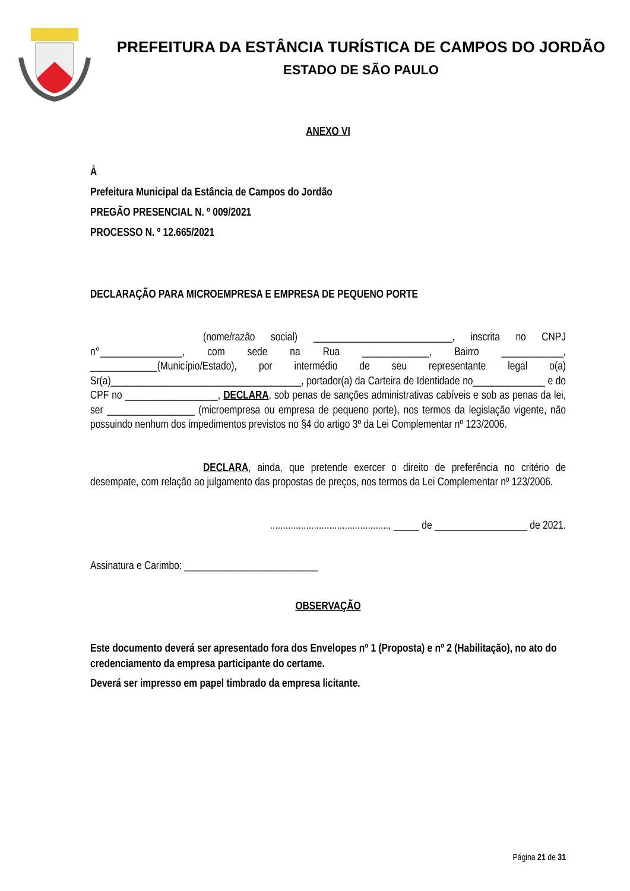PREFEITURA DA ESTÂNCIA TURÍSTICA DE CAMPOS DO JORDÃO
ESTADO DE SÃO PAULO
ANEXO VI
À
Prefeitura Municipal da Estância de Campos do Jordão
PREGÃO PRESENCIAL N. º 009/2021
PROCESSO N. º 12.665/2021
DECLARAÇÃO PARA MICROEMPRESA E EMPRESA DE PEQUENO PORTE
(nome/razão social) ___________________________, inscrita no CNPJ n°________________, com sede na Rua _____________, Bairro ____________, _____________(Município/Estado), por intermédio de seu representante legal o(a) Sr(a)_____________________________________, portador(a) da Carteira de Identidade no______________ e do CPF no __________________, DECLARA, sob penas de sanções administrativas cabíveis e sob as penas da lei, ser _________________ (microempresa ou empresa de pequeno porte), nos termos da legislação vigente, não possuindo nenhum dos impedimentos previstos no §4 do artigo 3º da Lei Complementar nº 123/2006.
DECLARA, ainda, que pretende exercer o direito de preferência no critério de desempate, com relação ao julgamento das propostas de preços, nos termos da Lei Complementar nº 123/2006.
.............................................., _____ de __________________ de 2021.
Assinatura e Carimbo: __________________________
OBSERVAÇÃO
Este documento deverá ser apresentado fora dos Envelopes nº 1 (Proposta) e nº 2 (Habilitação), no ato do credenciamento da empresa participante do certame.
Deverá ser impresso em papel timbrado da empresa licitante.
Página 21 de 31